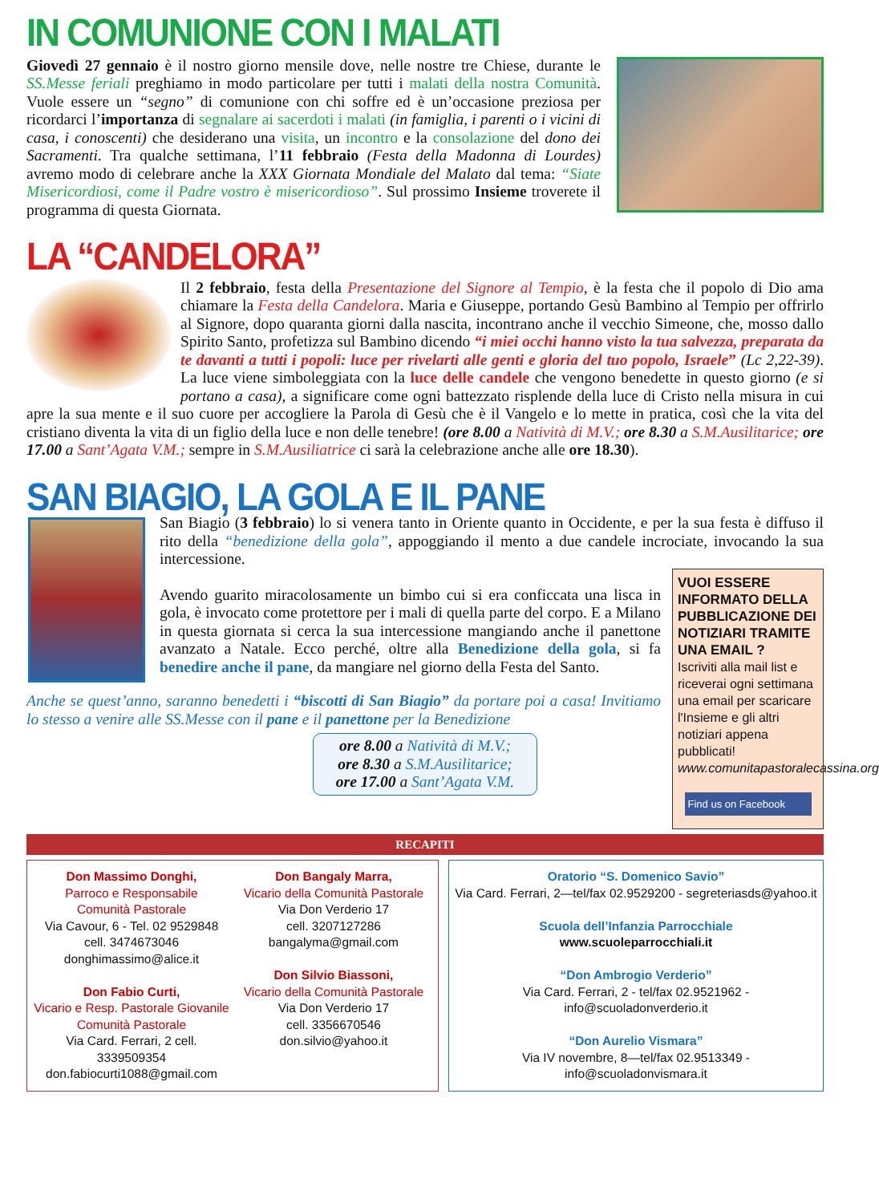IN COMUNIONE CON I MALATI
Giovedì 27 gennaio è il nostro giorno mensile dove, nelle nostre tre Chiese, durante le SS.Messe feriali preghiamo in modo particolare per tutti i malati della nostra Comunità. Vuole essere un “segno” di comunione con chi soffre ed è un’occasione preziosa per ricordarci l’importanza di segnalare ai sacerdoti i malati (in famiglia, i parenti o i vicini di casa, i conoscenti) che desiderano una visita, un incontro e la consolazione del dono dei Sacramenti. Tra qualche settimana, l’11 febbraio (Festa della Madonna di Lourdes) avremo modo di celebrare anche la XXX Giornata Mondiale del Malato dal tema: “Siate Misericordiosi, come il Padre vostro è misericordioso”. Sul prossimo Insieme troverete il programma di questa Giornata.
LA “CANDELORA”
Il 2 febbraio, festa della Presentazione del Signore al Tempio, è la festa che il popolo di Dio ama chiamare la Festa della Candelora. Maria e Giuseppe, portando Gesù Bambino al Tempio per offrirlo al Signore, dopo quaranta giorni dalla nascita, incontrano anche il vecchio Simeone, che, mosso dallo Spirito Santo, profetizza sul Bambino dicendo “i miei occhi hanno visto la tua salvezza, preparata da te davanti a tutti i popoli: luce per rivelarti alle genti e gloria del tuo popolo, Israele” (Lc 2,22-39). La luce viene simboleggiata con la luce delle candele che vengono benedette in questo giorno (e si portano a casa), a significare come ogni battezzato risplende della luce di Cristo nella misura in cui apre la sua mente e il suo cuore per accogliere la Parola di Gesù che è il Vangelo e lo mette in pratica, così che la vita del cristiano diventa la vita di un figlio della luce e non delle tenebre! (ore 8.00 a Natività di M.V.; ore 8.30 a S.M.Ausilitarice; ore 17.00 a Sant’Agata V.M.; sempre in S.M.Ausiliatrice ci sarà la celebrazione anche alle ore 18.30).
SAN BIAGIO, LA GOLA E IL PANE
San Biagio (3 febbraio) lo si venera tanto in Oriente quanto in Occidente, e per la sua festa è diffuso il rito della “benedizione della gola”, appoggiando il mento a due candele incrociate, invocando la sua intercessione.
VUOI ESSERE INFORMATO DELLA PUBBLICAZIONE DEI NOTIZIARI TRAMITE UNA EMAIL ?
Iscriviti alla mail list e riceverai ogni settimana una email per scaricare l'Insieme e gli altri notiziari appena pubblicati!
www.comunitapastoralecassina.org
Find us on Facebook
Avendo guarito miracolosamente un bimbo cui si era conficcata una lisca in gola, è invocato come protettore per i mali di quella parte del corpo. E a Milano in questa giornata si cerca la sua intercessione mangiando anche il panettone avanzato a Natale. Ecco perché, oltre alla Benedizione della gola, si fa benedire anche il pane, da mangiare nel giorno della Festa del Santo.
Anche se quest’anno, saranno benedetti i “biscotti di San Biagio” da portare poi a casa! Invitiamo lo stesso a venire alle SS.Messe con il pane e il panettone per la Benedizione
ore 8.00 a Natività di M.V.;
ore 8.30 a S.M.Ausilitarice;
ore 17.00 a Sant’Agata V.M.
RECAPITI
Don Massimo Donghi,
Parroco e Responsabile
Comunità Pastorale
Via Cavour, 6 - Tel. 02 9529848
cell. 3474673046
donghimassimo@alice.it
Don Fabio Curti,
Vicario e Resp. Pastorale Giovanile
Comunità Pastorale
Via Card. Ferrari, 2 cell. 3339509354
don.fabiocurti1088@gmail.com
Don Bangaly Marra,
Vicario della Comunità Pastorale
Via Don Verderio 17
cell. 3207127286
bangalyma@gmail.com
Don Silvio Biassoni,
Vicario della Comunità Pastorale
Via Don Verderio 17
cell. 3356670546
don.silvio@yahoo.it
Oratorio “S. Domenico Savio”
Via Card. Ferrari, 2—tel/fax 02.9529200 - segreteriasds@yahoo.it
Scuola dell’Infanzia Parrocchiale
www.scuoleparrocchiali.it
“Don Ambrogio Verderio”
Via Card. Ferrari, 2 - tel/fax 02.9521962 - info@scuoladonverderio.it
“Don Aurelio Vismara”
Via IV novembre, 8—tel/fax 02.9513349 - info@scuoladonvismara.it